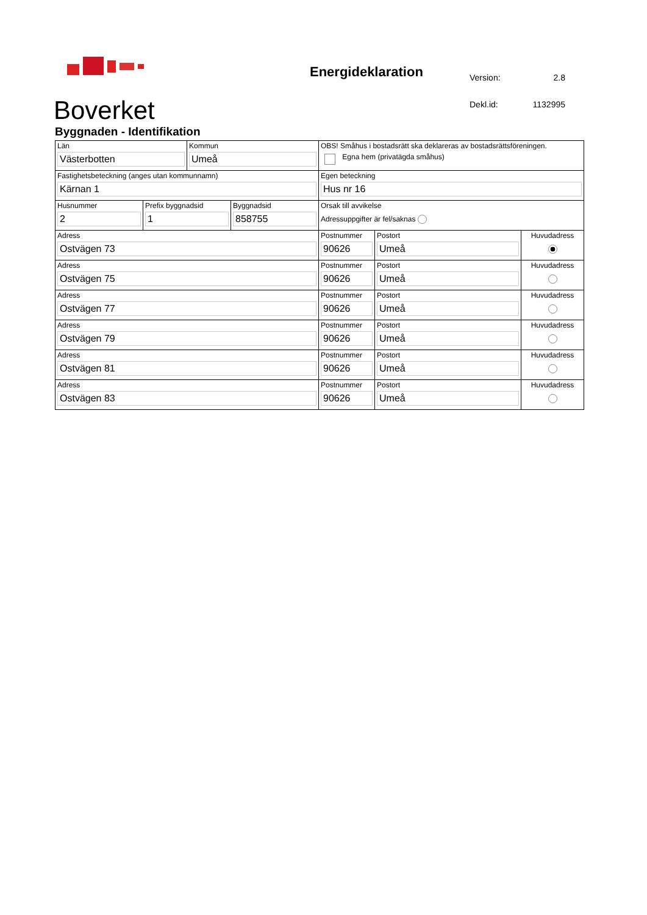Boverket
Energideklaration
| Version: | 2.8 |
| Dekl.id: | 1132995 |
Byggnaden - Identifikation
| Län Västerbotten | | Kommun Umeå | | OBS! Småhus i bostadsrätt ska deklareras av bostadsrättsföreningen. Egna hem (privatägda småhus) | | |
| Fastighetsbeteckning (anges utan kommunnamn) Kärnan 1 | | | | Egen beteckning Hus nr 16 | | |
| Husnummer 2 | Prefix byggnadsid 1 | | Byggnadsid 858755 | Orsak till avvikelse Adressuppgifter är fel/saknas | | |
| Adress Ostvägen 73 | | | | Postnummer 90626 | Postort Umeå | Huvudadress |
| Adress Ostvägen 75 | | | | Postnummer 90626 | Postort Umeå | Huvudadress |
| Adress Ostvägen 77 | | | | Postnummer 90626 | Postort Umeå | Huvudadress |
| Adress Ostvägen 79 | | | | Postnummer 90626 | Postort Umeå | Huvudadress |
| Adress Ostvägen 81 | | | | Postnummer 90626 | Postort Umeå | Huvudadress |
| Adress Ostvägen 83 | | | | Postnummer 90626 | Postort Umeå | Huvudadress |